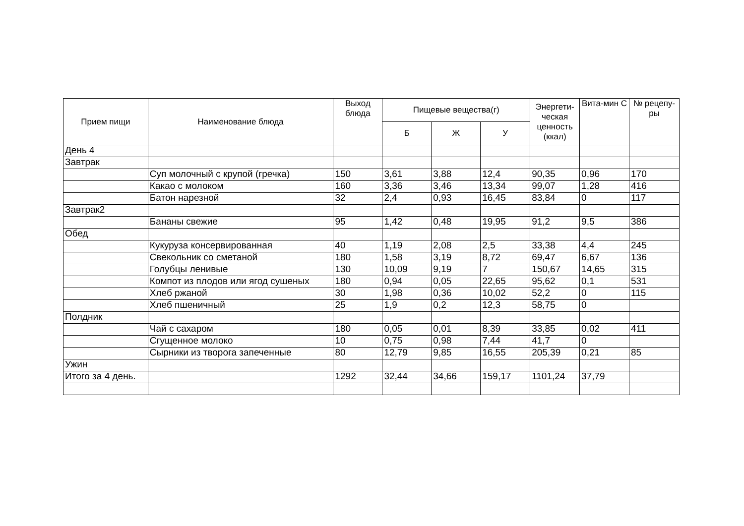| Прием пищи | Наименование блюда | Выход блюда | Пищевые вещества(г) | | | Энергети-ческая ценность (ккал) | Вита-мин С | № рецепу-ры |
| --- | --- | --- | --- | --- | --- | --- | --- | --- |
| | | | Б | Ж | У | | | |
| День 4 | | | | | | | | |
| Завтрак | | | | | | | | |
| | Суп молочный с крупой (гречка) | 150 | 3,61 | 3,88 | 12,4 | 90,35 | 0,96 | 170 |
| | Какао с молоком | 160 | 3,36 | 3,46 | 13,34 | 99,07 | 1,28 | 416 |
| | Батон нарезной | 32 | 2,4 | 0,93 | 16,45 | 83,84 | 0 | 117 |
| Завтрак2 | | | | | | | | |
| | Бананы свежие | 95 | 1,42 | 0,48 | 19,95 | 91,2 | 9,5 | 386 |
| Обед | | | | | | | | |
| | Кукуруза консервированная | 40 | 1,19 | 2,08 | 2,5 | 33,38 | 4,4 | 245 |
| | Свекольник со сметаной | 180 | 1,58 | 3,19 | 8,72 | 69,47 | 6,67 | 136 |
| | Голубцы ленивые | 130 | 10,09 | 9,19 | 7 | 150,67 | 14,65 | 315 |
| | Компот из плодов или ягод сушеных | 180 | 0,94 | 0,05 | 22,65 | 95,62 | 0,1 | 531 |
| | Хлеб ржаной | 30 | 1,98 | 0,36 | 10,02 | 52,2 | 0 | 115 |
| | Хлеб пшеничный | 25 | 1,9 | 0,2 | 12,3 | 58,75 | 0 | |
| Полдник | | | | | | | | |
| | Чай с сахаром | 180 | 0,05 | 0,01 | 8,39 | 33,85 | 0,02 | 411 |
| | Сгущенное молоко | 10 | 0,75 | 0,98 | 7,44 | 41,7 | 0 | |
| | Сырники из творога запеченные | 80 | 12,79 | 9,85 | 16,55 | 205,39 | 0,21 | 85 |
| Ужин | | | | | | | | |
| Итого за 4 день. | | 1292 | 32,44 | 34,66 | 159,17 | 1101,24 | 37,79 | |